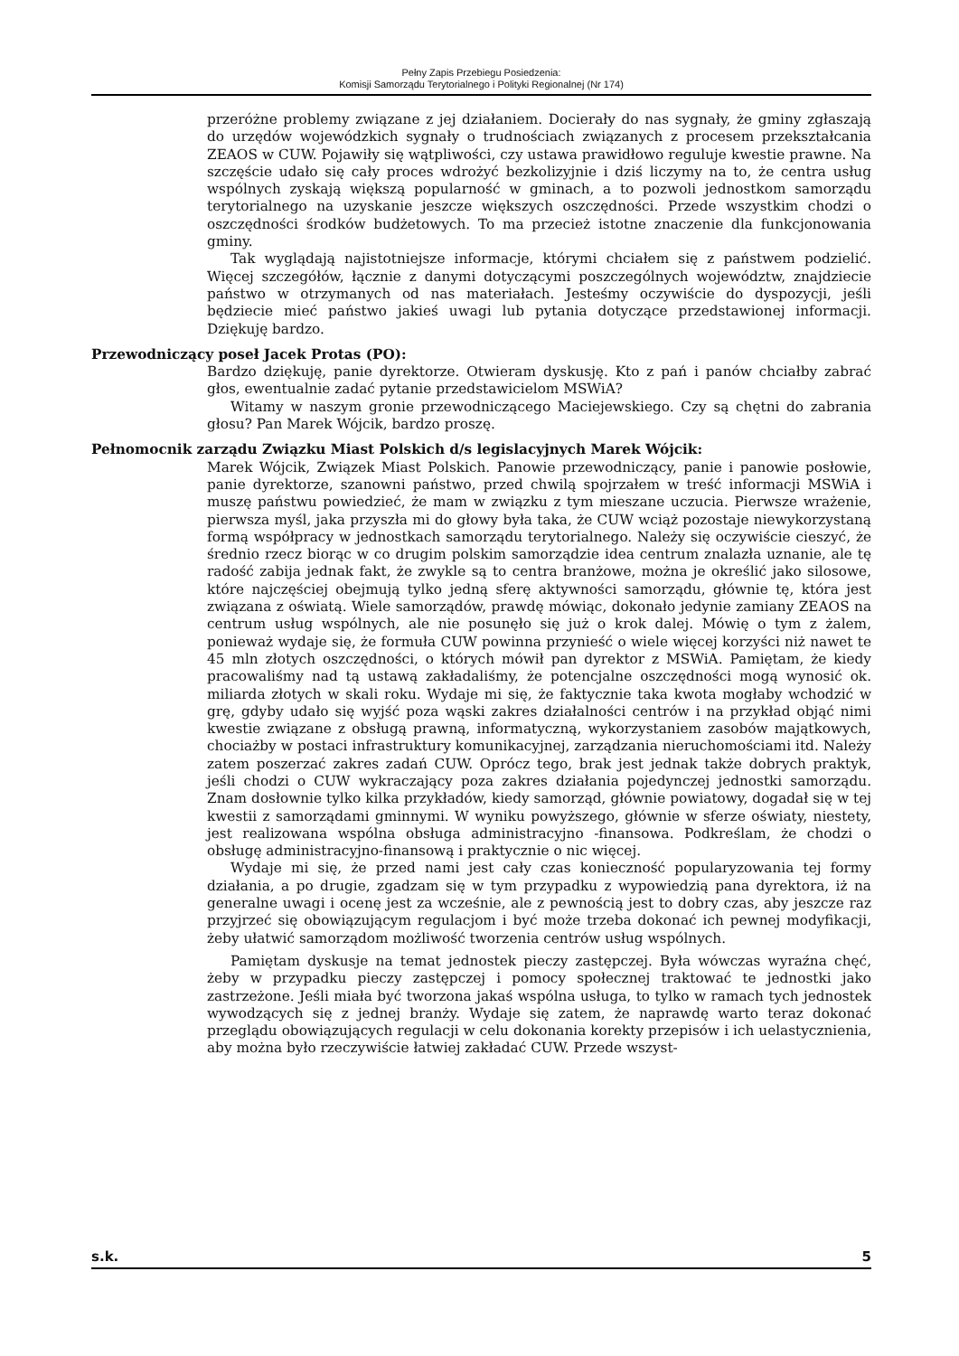Pełny Zapis Przebiegu Posiedzenia:
Komisji Samorządu Terytorialnego i Polityki Regionalnej (Nr 174)
przeróżne problemy związane z jej działaniem. Docierały do nas sygnały, że gminy zgłaszają do urzędów wojewódzkich sygnały o trudnościach związanych z procesem przekształcania ZEAOS w CUW. Pojawiły się wątpliwości, czy ustawa prawidłowo reguluje kwestie prawne. Na szczęście udało się cały proces wdrożyć bezkolizyjnie i dziś liczymy na to, że centra usług wspólnych zyskają większą popularność w gminach, a to pozwoli jednostkom samorządu terytorialnego na uzyskanie jeszcze większych oszczędności. Przede wszystkim chodzi o oszczędności środków budżetowych. To ma przecież istotne znaczenie dla funkcjonowania gminy.
Tak wyglądają najistotniejsze informacje, którymi chciałem się z państwem podzielić. Więcej szczegółów, łącznie z danymi dotyczącymi poszczególnych województw, znajdziecie państwo w otrzymanych od nas materiałach. Jesteśmy oczywiście do dyspozycji, jeśli będziecie mieć państwo jakieś uwagi lub pytania dotyczące przedstawionej informacji. Dziękuję bardzo.
Przewodniczący poseł Jacek Protas (PO):
Bardzo dziękuję, panie dyrektorze. Otwieram dyskusję. Kto z pań i panów chciałby zabrać głos, ewentualnie zadać pytanie przedstawicielom MSWiA?
Witamy w naszym gronie przewodniczącego Maciejewskiego. Czy są chętni do zabrania głosu? Pan Marek Wójcik, bardzo proszę.
Pełnomocnik zarządu Związku Miast Polskich d/s legislacyjnych Marek Wójcik:
Marek Wójcik, Związek Miast Polskich. Panowie przewodniczący, panie i panowie posłowie, panie dyrektorze, szanowni państwo, przed chwilą spojrzałem w treść informacji MSWiA i muszę państwu powiedzieć, że mam w związku z tym mieszane uczucia. Pierwsze wrażenie, pierwsza myśl, jaka przyszła mi do głowy była taka, że CUW wciąż pozostaje niewykorzystaną formą współpracy w jednostkach samorządu terytorialnego. Należy się oczywiście cieszyć, że średnio rzecz biorąc w co drugim polskim samorządzie idea centrum znalazła uznanie, ale tę radość zabija jednak fakt, że zwykle są to centra branżowe, można je określić jako silosowe, które najczęściej obejmują tylko jedną sferę aktywności samorządu, głównie tę, która jest związana z oświatą. Wiele samorządów, prawdę mówiąc, dokonało jedynie zamiany ZEAOS na centrum usług wspólnych, ale nie posunęło się już o krok dalej. Mówię o tym z żalem, ponieważ wydaje się, że formuła CUW powinna przynieść o wiele więcej korzyści niż nawet te 45 mln złotych oszczędności, o których mówił pan dyrektor z MSWiA. Pamiętam, że kiedy pracowaliśmy nad tą ustawą zakładaliśmy, że potencjalne oszczędności mogą wynosić ok. miliarda złotych w skali roku. Wydaje mi się, że faktycznie taka kwota mogłaby wchodzić w grę, gdyby udało się wyjść poza wąski zakres działalności centrów i na przykład objąć nimi kwestie związane z obsługą prawną, informatyczną, wykorzystaniem zasobów majątkowych, chociażby w postaci infrastruktury komunikacyjnej, zarządzania nieruchomościami itd. Należy zatem poszerzać zakres zadań CUW. Oprócz tego, brak jest jednak także dobrych praktyk, jeśli chodzi o CUW wykraczający poza zakres działania pojedynczej jednostki samorządu. Znam dosłownie tylko kilka przykładów, kiedy samorząd, głównie powiatowy, dogadał się w tej kwestii z samorządami gminnymi. W wyniku powyższego, głównie w sferze oświaty, niestety, jest realizowana wspólna obsługa administracyjno -finansowa. Podkreślam, że chodzi o obsługę administracyjno-finansową i praktycznie o nic więcej.
Wydaje mi się, że przed nami jest cały czas konieczność popularyzowania tej formy działania, a po drugie, zgadzam się w tym przypadku z wypowiedzią pana dyrektora, iż na generalne uwagi i ocenę jest za wcześnie, ale z pewnością jest to dobry czas, aby jeszcze raz przyjrzeć się obowiązującym regulacjom i być może trzeba dokonać ich pewnej modyfikacji, żeby ułatwić samorządom możliwość tworzenia centrów usług wspólnych.
Pamiętam dyskusje na temat jednostek pieczy zastępczej. Była wówczas wyraźna chęć, żeby w przypadku pieczy zastępczej i pomocy społecznej traktować te jednostki jako zastrzeżone. Jeśli miała być tworzona jakaś wspólna usługa, to tylko w ramach tych jednostek wywodzących się z jednej branży. Wydaje się zatem, że naprawdę warto teraz dokonać przeglądu obowiązujących regulacji w celu dokonania korekty przepisów i ich uelastycznienia, aby można było rzeczywiście łatwiej zakładać CUW. Przede wszyst-
s.k. 5